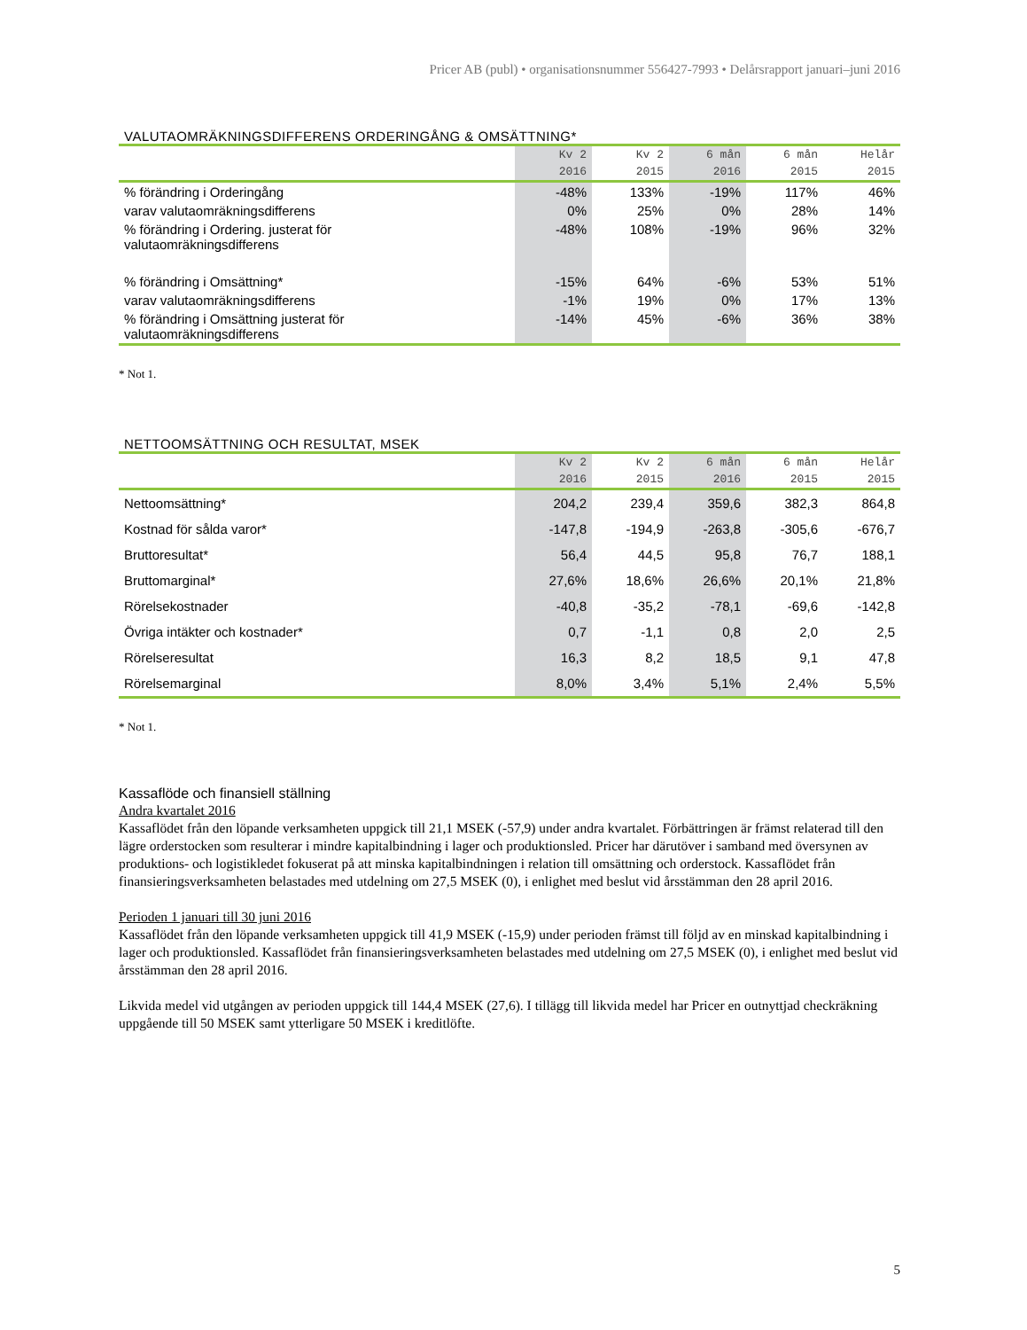Pricer AB (publ) • organisationsnummer 556427-7993 • Delårsrapport januari–juni 2016
VALUTAOMRÄKNINGSDIFFERENS ORDERINGÅNG & OMSÄTTNING*
| | Kv 2 | Kv 2 | 6 mån | 6 mån | Helår |
| | 2016 | 2015 | 2016 | 2015 | 2015 |
| % förändring i Orderingång | -48% | 133% | -19% | 117% | 46% |
| varav valutaomräkningsdifferens | 0% | 25% | 0% | 28% | 14% |
| % förändring i Ordering. justerat för valutaomräkningsdifferens | -48% | 108% | -19% | 96% | 32% |
| % förändring i Omsättning* | -15% | 64% | -6% | 53% | 51% |
| varav valutaomräkningsdifferens | -1% | 19% | 0% | 17% | 13% |
| % förändring i Omsättning justerat för valutaomräkningsdifferens | -14% | 45% | -6% | 36% | 38% |
* Not 1.
NETTOOMSÄTTNING OCH RESULTAT, MSEK
| | Kv 2 | Kv 2 | 6 mån | 6 mån | Helår |
| | 2016 | 2015 | 2016 | 2015 | 2015 |
| Nettoomsättning* | 204,2 | 239,4 | 359,6 | 382,3 | 864,8 |
| Kostnad för sålda varor* | -147,8 | -194,9 | -263,8 | -305,6 | -676,7 |
| Bruttoresultat* | 56,4 | 44,5 | 95,8 | 76,7 | 188,1 |
| Bruttomarginal* | 27,6% | 18,6% | 26,6% | 20,1% | 21,8% |
| Rörelsekostnader | -40,8 | -35,2 | -78,1 | -69,6 | -142,8 |
| Övriga intäkter och kostnader* | 0,7 | -1,1 | 0,8 | 2,0 | 2,5 |
| Rörelseresultat | 16,3 | 8,2 | 18,5 | 9,1 | 47,8 |
| Rörelsemarginal | 8,0% | 3,4% | 5,1% | 2,4% | 5,5% |
* Not 1.
Kassaflöde och finansiell ställning
Andra kvartalet 2016
Kassaflödet från den löpande verksamheten uppgick till 21,1 MSEK (-57,9) under andra kvartalet. Förbättringen är främst relaterad till den lägre orderstocken som resulterar i mindre kapitalbindning i lager och produktionsled. Pricer har därutöver i samband med översynen av produktions- och logistikledet fokuserat på att minska kapitalbindningen i relation till omsättning och orderstock. Kassaflödet från finansieringsverksamheten belastades med utdelning om 27,5 MSEK (0), i enlighet med beslut vid årsstämman den 28 april 2016.
Perioden 1 januari till 30 juni 2016
Kassaflödet från den löpande verksamheten uppgick till 41,9 MSEK (-15,9) under perioden främst till följd av en minskad kapitalbindning i lager och produktionsled. Kassaflödet från finansieringsverksamheten belastades med utdelning om 27,5 MSEK (0), i enlighet med beslut vid årsstämman den 28 april 2016.
Likvida medel vid utgången av perioden uppgick till 144,4 MSEK (27,6). I tillägg till likvida medel har Pricer en outnyttjad checkräkning uppgående till 50 MSEK samt ytterligare 50 MSEK i kreditlöfte.
5